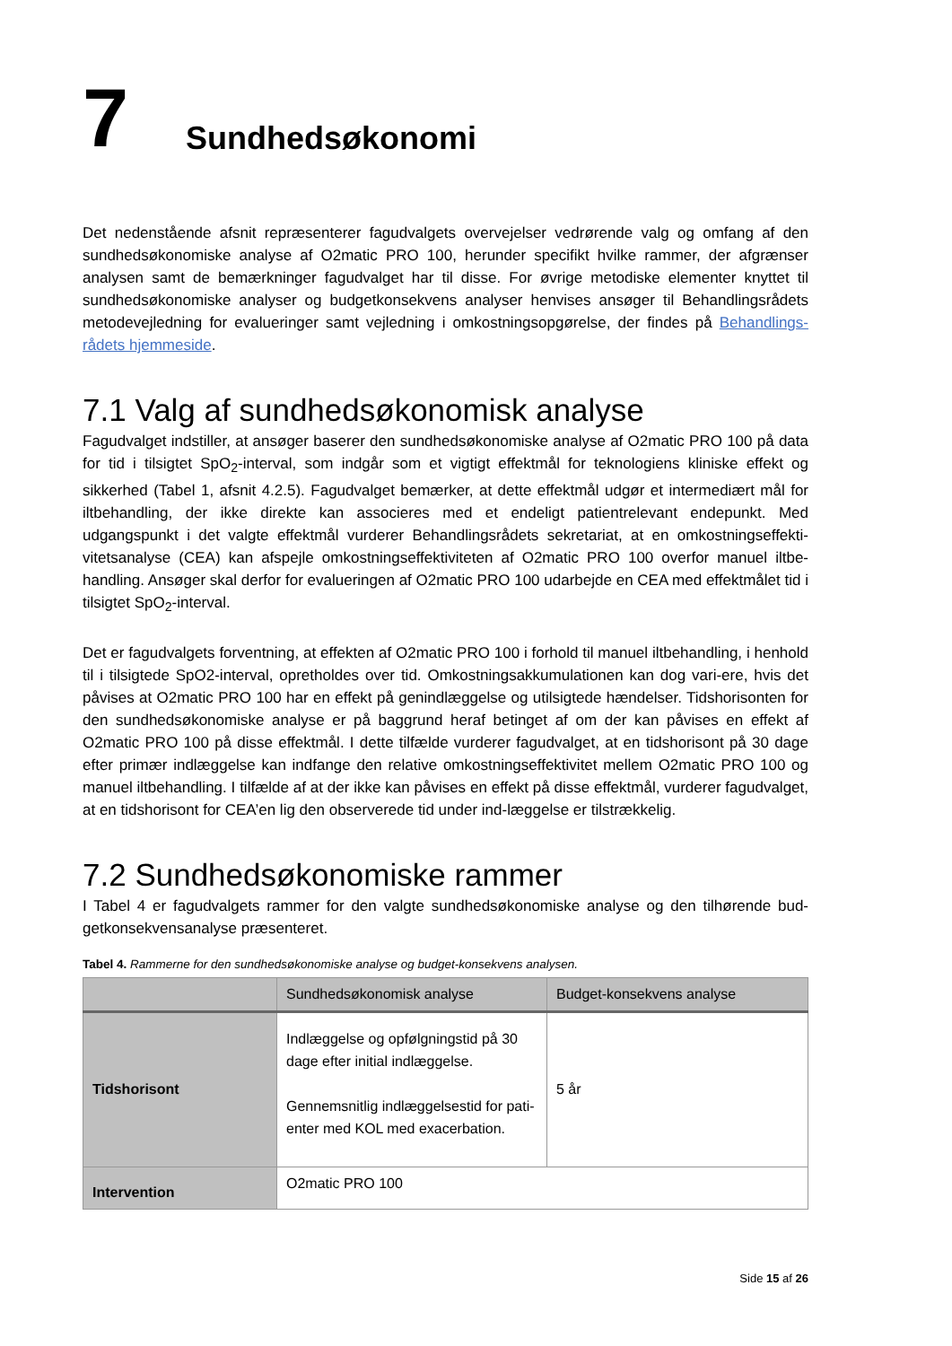7 Sundhedsøkonomi
Det nedenstående afsnit repræsenterer fagudvalgets overvejelser vedrørende valg og omfang af den sundhedsøkonomiske analyse af O2matic PRO 100, herunder specifikt hvilke rammer, der afgrænser analysen samt de bemærkninger fagudvalget har til disse. For øvrige metodiske elementer knyttet til sundhedsøkonomiske analyser og budgetkonsekvens analyser henvises ansøger til Behandlingsrådets metodevejledning for evalueringer samt vejledning i omkostningsopgørelse, der findes på Behandlings-rådets hjemmeside.
7.1 Valg af sundhedsøkonomisk analyse
Fagudvalget indstiller, at ansøger baserer den sundhedsøkonomiske analyse af O2matic PRO 100 på data for tid i tilsigtet SpO<sub>2</sub>-interval, som indgår som et vigtigt effektmål for teknologiens kliniske effekt og sikkerhed (Tabel 1, afsnit 4.2.5). Fagudvalget bemærker, at dette effektmål udgør et intermediært mål for iltbehandling, der ikke direkte kan associeres med et endeligt patientrelevant endepunkt. Med udgangspunkt i det valgte effektmål vurderer Behandlingsrådets sekretariat, at en omkostningseffekti-vitetsanalyse (CEA) kan afspejle omkostningseffektiviteten af O2matic PRO 100 overfor manuel iltbe-handling. Ansøger skal derfor for evalueringen af O2matic PRO 100 udarbejde en CEA med effektmålet tid i tilsigtet SpO<sub>2</sub>-interval.
Det er fagudvalgets forventning, at effekten af O2matic PRO 100 i forhold til manuel iltbehandling, i henhold til i tilsigtede SpO2-interval, opretholdes over tid. Omkostningsakkumulationen kan dog vari-ere, hvis det påvises at O2matic PRO 100 har en effekt på genindlæggelse og utilsigtede hændelser. Tidshorisonten for den sundhedsøkonomiske analyse er på baggrund heraf betinget af om der kan påvises en effekt af O2matic PRO 100 på disse effektmål. I dette tilfælde vurderer fagudvalget, at en tidshorisont på 30 dage efter primær indlæggelse kan indfange den relative omkostningseffektivitet mellem O2matic PRO 100 og manuel iltbehandling. I tilfælde af at der ikke kan påvises en effekt på disse effektmål, vurderer fagudvalget, at en tidshorisont for CEA’en lig den observerede tid under ind-læggelse er tilstrækkelig.
7.2 Sundhedsøkonomiske rammer
I Tabel 4 er fagudvalgets rammer for den valgte sundhedsøkonomiske analyse og den tilhørende bud-getkonsekvensanalyse præsenteret.
Tabel 4. Rammerne for den sundhedsøkonomiske analyse og budget-konsekvens analysen.
| | Sundhedsøkonomisk analyse | Budget-konsekvens analyse |
| --- | --- | --- |
| Tidshorisont | Indlæggelse og opfølgningstid på 30 dage efter initial indlæggelse. Gennemsnitlig indlæggelsestid for pati-enter med KOL med exacerbation. | 5 år |
| Intervention | O2matic PRO 100 | |
Side 15 af 26